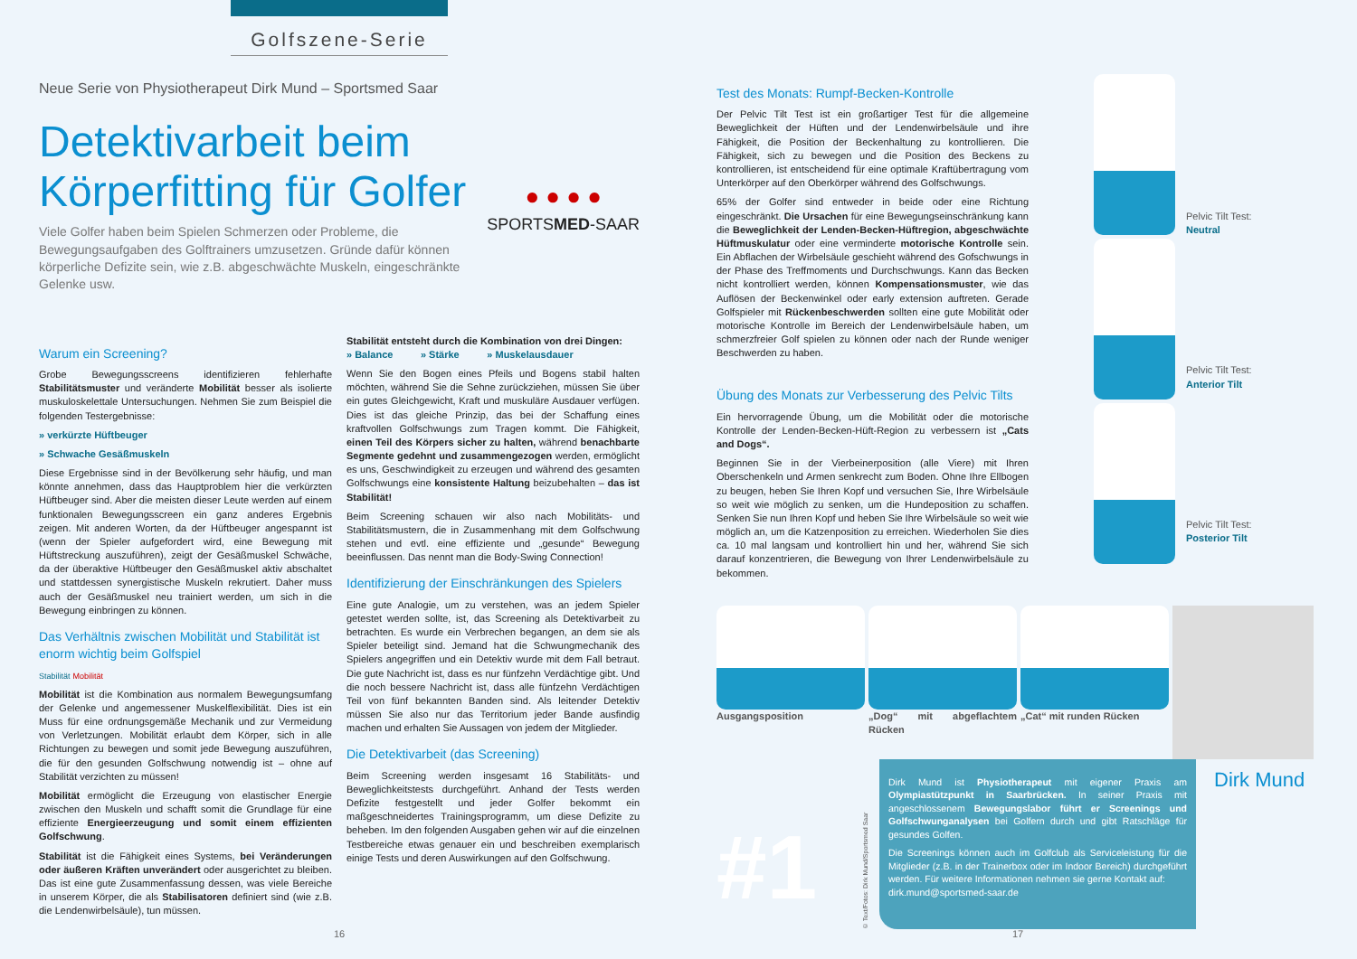Golfszene-Serie
Neue Serie von Physiotherapeut Dirk Mund – Sportsmed Saar
Detektivarbeit beim
Körperfitting für Golfer
Viele Golfer haben beim Spielen Schmerzen oder Probleme, die Bewegungsaufgaben des Golftrainers umzusetzen. Gründe dafür können körperliche Defizite sein, wie z.B. abgeschwächte Muskeln, eingeschränkte Gelenke usw.
● ● ● ●
SPORTSMED-SAAR
Warum ein Screening?
Grobe Bewegungsscreens identifizieren fehlerhafte Stabilitätsmuster und veränderte Mobilität besser als isolierte muskuloskelettale Untersuchungen. Nehmen Sie zum Beispiel die folgenden Testergebnisse:
» verkürzte Hüftbeuger
» Schwache Gesäßmuskeln
Diese Ergebnisse sind in der Bevölkerung sehr häufig, und man könnte annehmen, dass das Hauptproblem hier die verkürzten Hüftbeuger sind. Aber die meisten dieser Leute werden auf einem funktionalen Bewegungsscreen ein ganz anderes Ergebnis zeigen. Mit anderen Worten, da der Hüftbeuger angespannt ist (wenn der Spieler aufgefordert wird, eine Bewegung mit Hüftstreckung auszuführen), zeigt der Gesäßmuskel Schwäche, da der überaktive Hüftbeuger den Gesäßmuskel aktiv abschaltet und stattdessen synergistische Muskeln rekrutiert. Daher muss auch der Gesäßmuskel neu trainiert werden, um sich in die Bewegung einbringen zu können.
Das Verhältnis zwischen Mobilität und Stabilität ist enorm wichtig beim Golfspiel
Stabilität Mobilität
Mobilität ist die Kombination aus normalem Bewegungsumfang der Gelenke und angemessener Muskelflexibilität. Dies ist ein Muss für eine ordnungsgemäße Mechanik und zur Vermeidung von Verletzungen. Mobilität erlaubt dem Körper, sich in alle Richtungen zu bewegen und somit jede Bewegung auszuführen, die für den gesunden Golfschwung notwendig ist – ohne auf Stabilität verzichten zu müssen!
Mobilität ermöglicht die Erzeugung von elastischer Energie zwischen den Muskeln und schafft somit die Grundlage für eine effiziente Energieerzeugung und somit einem effizienten Golfschwung.
Stabilität ist die Fähigkeit eines Systems, bei Veränderungen oder äußeren Kräften unverändert oder ausgerichtet zu bleiben. Das ist eine gute Zusammenfassung dessen, was viele Bereiche in unserem Körper, die als Stabilisatoren definiert sind (wie z.B. die Lendenwirbelsäule), tun müssen.
Stabilität entsteht durch die Kombination von drei Dingen:
» Balance » Stärke » Muskelausdauer
Wenn Sie den Bogen eines Pfeils und Bogens stabil halten möchten, während Sie die Sehne zurückziehen, müssen Sie über ein gutes Gleichgewicht, Kraft und muskuläre Ausdauer verfügen. Dies ist das gleiche Prinzip, das bei der Schaffung eines kraftvollen Golfschwungs zum Tragen kommt. Die Fähigkeit, einen Teil des Körpers sicher zu halten, während benachbarte Segmente gedehnt und zusammengezogen werden, ermöglicht es uns, Geschwindigkeit zu erzeugen und während des gesamten Golfschwungs eine konsistente Haltung beizubehalten – das ist Stabilität!
Beim Screening schauen wir also nach Mobilitäts- und Stabilitätsmustern, die in Zusammenhang mit dem Golfschwung stehen und evtl. eine effiziente und „gesunde“ Bewegung beeinflussen. Das nennt man die Body-Swing Connection!
Identifizierung der Einschränkungen des Spielers
Eine gute Analogie, um zu verstehen, was an jedem Spieler getestet werden sollte, ist, das Screening als Detektivarbeit zu betrachten. Es wurde ein Verbrechen begangen, an dem sie als Spieler beteiligt sind. Jemand hat die Schwungmechanik des Spielers angegriffen und ein Detektiv wurde mit dem Fall betraut. Die gute Nachricht ist, dass es nur fünfzehn Verdächtige gibt. Und die noch bessere Nachricht ist, dass alle fünfzehn Verdächtigen Teil von fünf bekannten Banden sind. Als leitender Detektiv müssen Sie also nur das Territorium jeder Bande ausfindig machen und erhalten Sie Aussagen von jedem der Mitglieder.
Die Detektivarbeit (das Screening)
Beim Screening werden insgesamt 16 Stabilitäts- und Beweglichkeitstests durchgeführt. Anhand der Tests werden Defizite festgestellt und jeder Golfer bekommt ein maßgeschneidertes Trainingsprogramm, um diese Defizite zu beheben. Im den folgenden Ausgaben gehen wir auf die einzelnen Testbereiche etwas genauer ein und beschreiben exemplarisch einige Tests und deren Auswirkungen auf den Golfschwung.
16
Test des Monats: Rumpf-Becken-Kontrolle
Der Pelvic Tilt Test ist ein großartiger Test für die allgemeine Beweglichkeit der Hüften und der Lendenwirbelsäule und ihre Fähigkeit, die Position der Beckenhaltung zu kontrollieren. Die Fähigkeit, sich zu bewegen und die Position des Beckens zu kontrollieren, ist entscheidend für eine optimale Kraftübertragung vom Unterkörper auf den Oberkörper während des Golfschwungs.
65% der Golfer sind entweder in beide oder eine Richtung eingeschränkt. Die Ursachen für eine Bewegungseinschränkung kann die Beweglichkeit der Lenden-Becken-Hüftregion, abgeschwächte Hüftmuskulatur oder eine verminderte motorische Kontrolle sein. Ein Abflachen der Wirbelsäule geschieht während des Gofschwungs in der Phase des Treffmoments und Durchschwungs. Kann das Becken nicht kontrolliert werden, können Kompensationsmuster, wie das Auflösen der Beckenwinkel oder early extension auftreten. Gerade Golfspieler mit Rückenbeschwerden sollten eine gute Mobilität oder motorische Kontrolle im Bereich der Lendenwirbelsäule haben, um schmerzfreier Golf spielen zu können oder nach der Runde weniger Beschwerden zu haben.
Übung des Monats zur Verbesserung des Pelvic Tilts
Ein hervorragende Übung, um die Mobilität oder die motorische Kontrolle der Lenden-Becken-Hüft-Region zu verbessern ist „Cats and Dogs“.
Beginnen Sie in der Vierbeinerposition (alle Viere) mit Ihren Oberschenkeln und Armen senkrecht zum Boden. Ohne Ihre Ellbogen zu beugen, heben Sie Ihren Kopf und versuchen Sie, Ihre Wirbelsäule so weit wie möglich zu senken, um die Hundeposition zu schaffen. Senken Sie nun Ihren Kopf und heben Sie Ihre Wirbelsäule so weit wie möglich an, um die Katzenposition zu erreichen. Wiederholen Sie dies ca. 10 mal langsam und kontrolliert hin und her, während Sie sich darauf konzentrieren, die Bewegung von Ihrer Lendenwirbelsäule zu bekommen.
Pelvic Tilt Test:
Neutral
Pelvic Tilt Test:
Anterior Tilt
Pelvic Tilt Test:
Posterior Tilt
Ausgangsposition „Dog“ mit abgeflachtem Rücken
„Cat“ mit runden Rücken
#1
© Text/Fotos: Dirk Mund/Sportsmed Saar
Dirk Mund ist Physiotherapeut mit eigener Praxis am Olympiastützpunkt in Saarbrücken. In seiner Praxis mit angeschlossenem Bewegungslabor führt er Screenings und Golfschwunganalysen bei Golfern durch und gibt Ratschläge für gesundes Golfen.
Die Screenings können auch im Golfclub als Serviceleistung für die Mitglieder (z.B. in der Trainerbox oder im Indoor Bereich) durchgeführt werden. Für weitere Informationen nehmen sie gerne Kontakt auf:
dirk.mund@sportsmed-saar.de
Dirk Mund
17